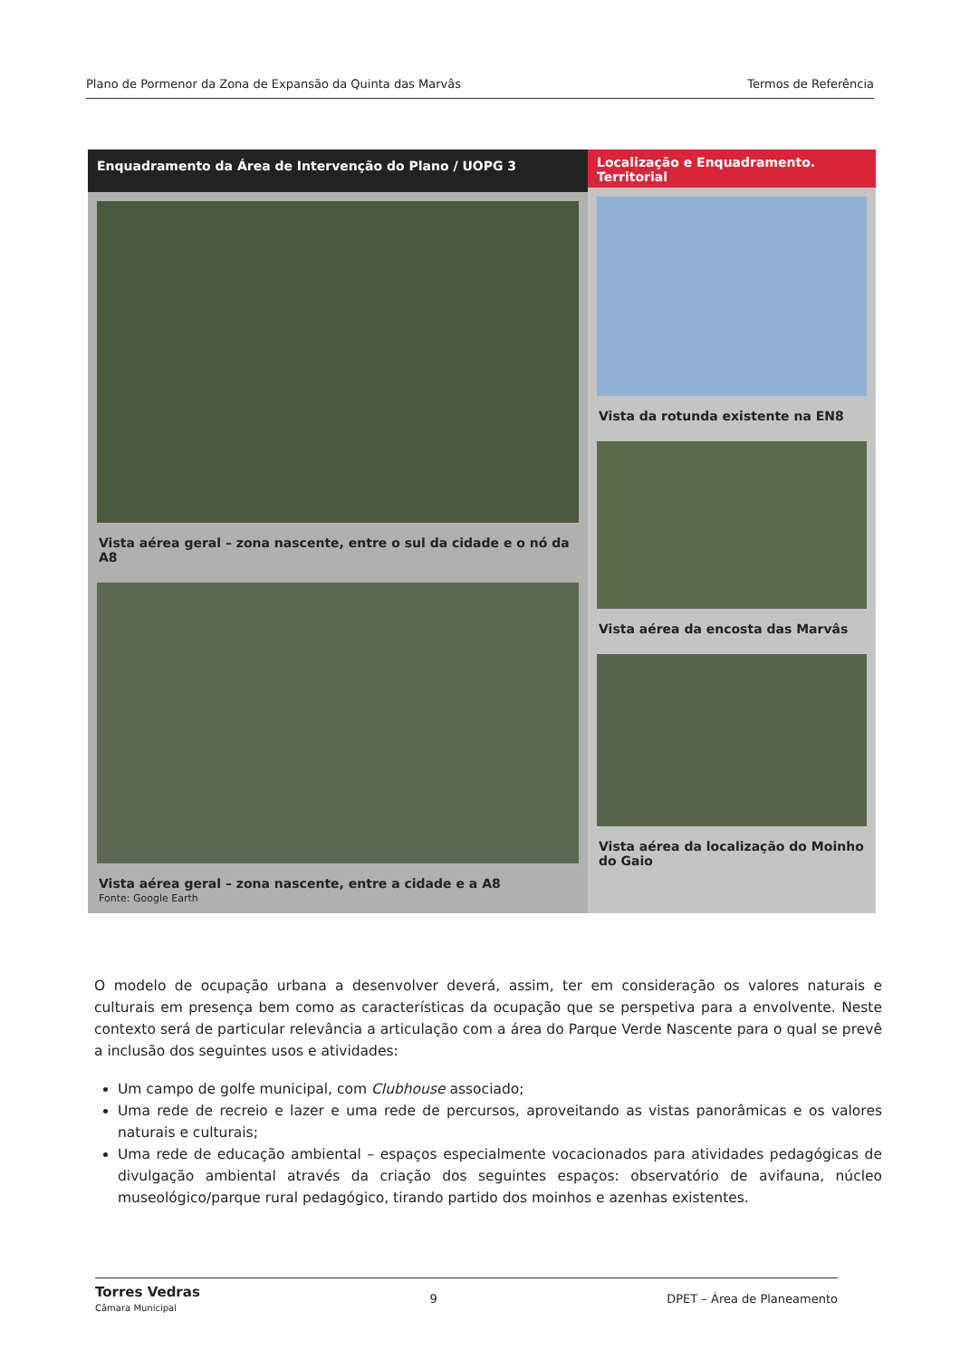Plano de Pormenor da Zona de Expansão da Quinta das Marvâs Termos de Referência
Enquadramento da Área de Intervenção do Plano / UOPG 3
Vista aérea geral – zona nascente, entre o sul da cidade e o nó da A8
Vista aérea geral – zona nascente, entre a cidade e a A8
Fonte: Google Earth
Localização e Enquadramento. Territorial
Vista da rotunda existente na EN8
Vista aérea da encosta das Marvâs
Vista aérea da localização do Moinho do Gaio
O modelo de ocupação urbana a desenvolver deverá, assim, ter em consideração os valores naturais e culturais em presença bem como as características da ocupação que se perspetiva para a envolvente. Neste contexto será de particular relevância a articulação com a área do Parque Verde Nascente para o qual se prevê a inclusão dos seguintes usos e atividades:
Um campo de golfe municipal, com Clubhouse associado;
Uma rede de recreio e lazer e uma rede de percursos, aproveitando as vistas panorâmicas e os valores naturais e culturais;
Uma rede de educação ambiental – espaços especialmente vocacionados para atividades pedagógicas de divulgação ambiental através da criação dos seguintes espaços: observatório de avifauna, núcleo museológico/parque rural pedagógico, tirando partido dos moinhos e azenhas existentes.
Torres Vedras
Câmara Municipal 9 DPET – Área de Planeamento